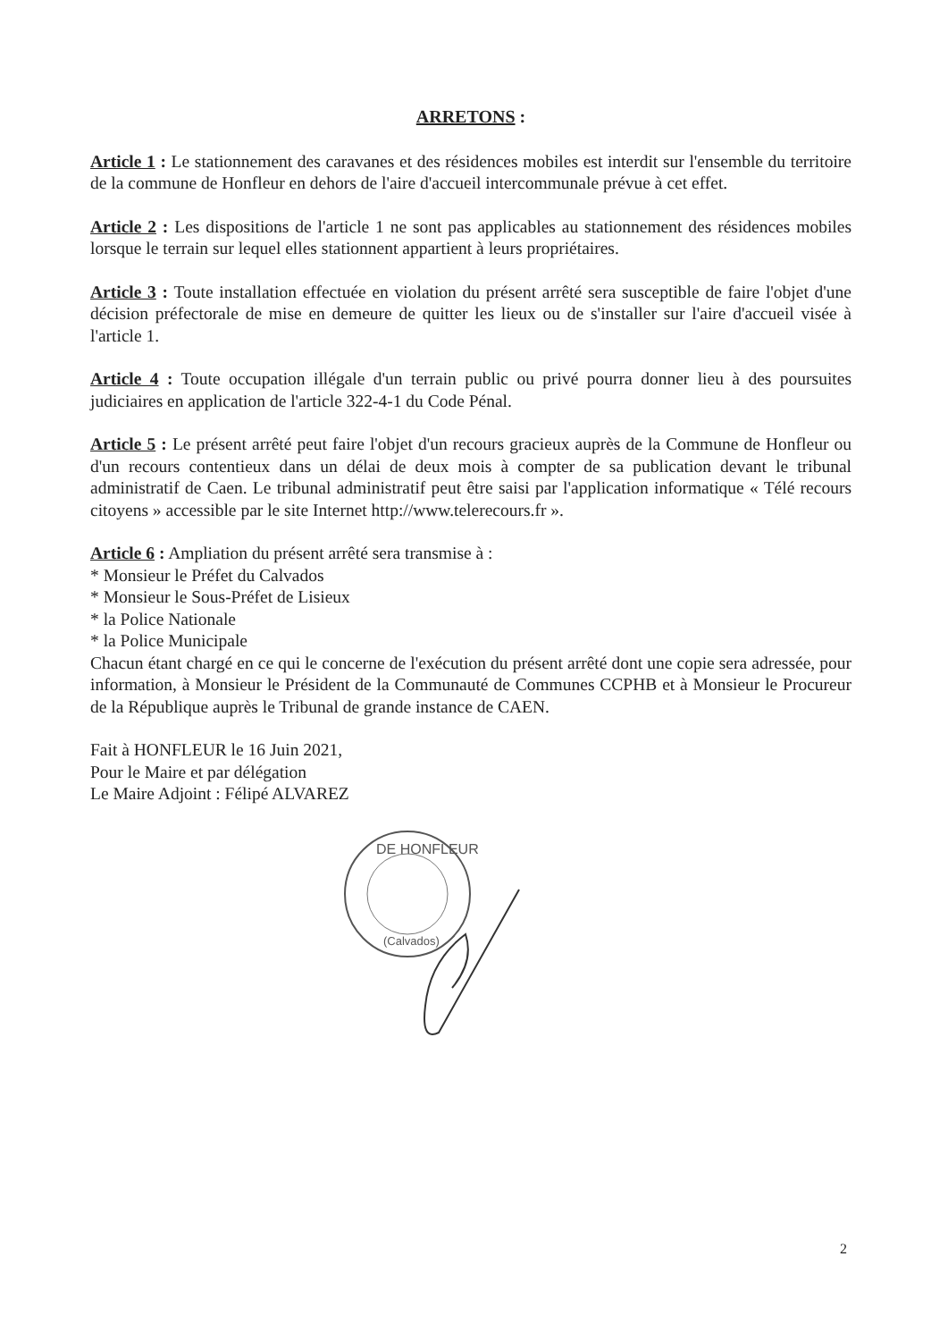ARRETONS :
Article 1 : Le stationnement des caravanes et des résidences mobiles est interdit sur l'ensemble du territoire de la commune de Honfleur en dehors de l'aire d'accueil intercommunale prévue à cet effet.
Article 2 : Les dispositions de l'article 1 ne sont pas applicables au stationnement des résidences mobiles lorsque le terrain sur lequel elles stationnent appartient à leurs propriétaires.
Article 3 : Toute installation effectuée en violation du présent arrêté sera susceptible de faire l'objet d'une décision préfectorale de mise en demeure de quitter les lieux ou de s'installer sur l'aire d'accueil visée à l'article 1.
Article 4 : Toute occupation illégale d'un terrain public ou privé pourra donner lieu à des poursuites judiciaires en application de l'article 322-4-1 du Code Pénal.
Article 5 : Le présent arrêté peut faire l'objet d'un recours gracieux auprès de la Commune de Honfleur ou d'un recours contentieux dans un délai de deux mois à compter de sa publication devant le tribunal administratif de Caen. Le tribunal administratif peut être saisi par l'application informatique « Télé recours citoyens » accessible par le site Internet http://www.telerecours.fr ».
Article 6 : Ampliation du présent arrêté sera transmise à :
* Monsieur le Préfet du Calvados
* Monsieur le Sous-Préfet de Lisieux
* la Police Nationale
* la Police Municipale
Chacun étant chargé en ce qui le concerne de l'exécution du présent arrêté dont une copie sera adressée, pour information, à Monsieur le Président de la Communauté de Communes CCPHB et à Monsieur le Procureur de la République auprès le Tribunal de grande instance de CAEN.
Fait à HONFLEUR le 16 Juin 2021,
Pour le Maire et par délégation
Le Maire Adjoint : Félipé ALVAREZ
DE HONFLEUR
(Calvados)
2